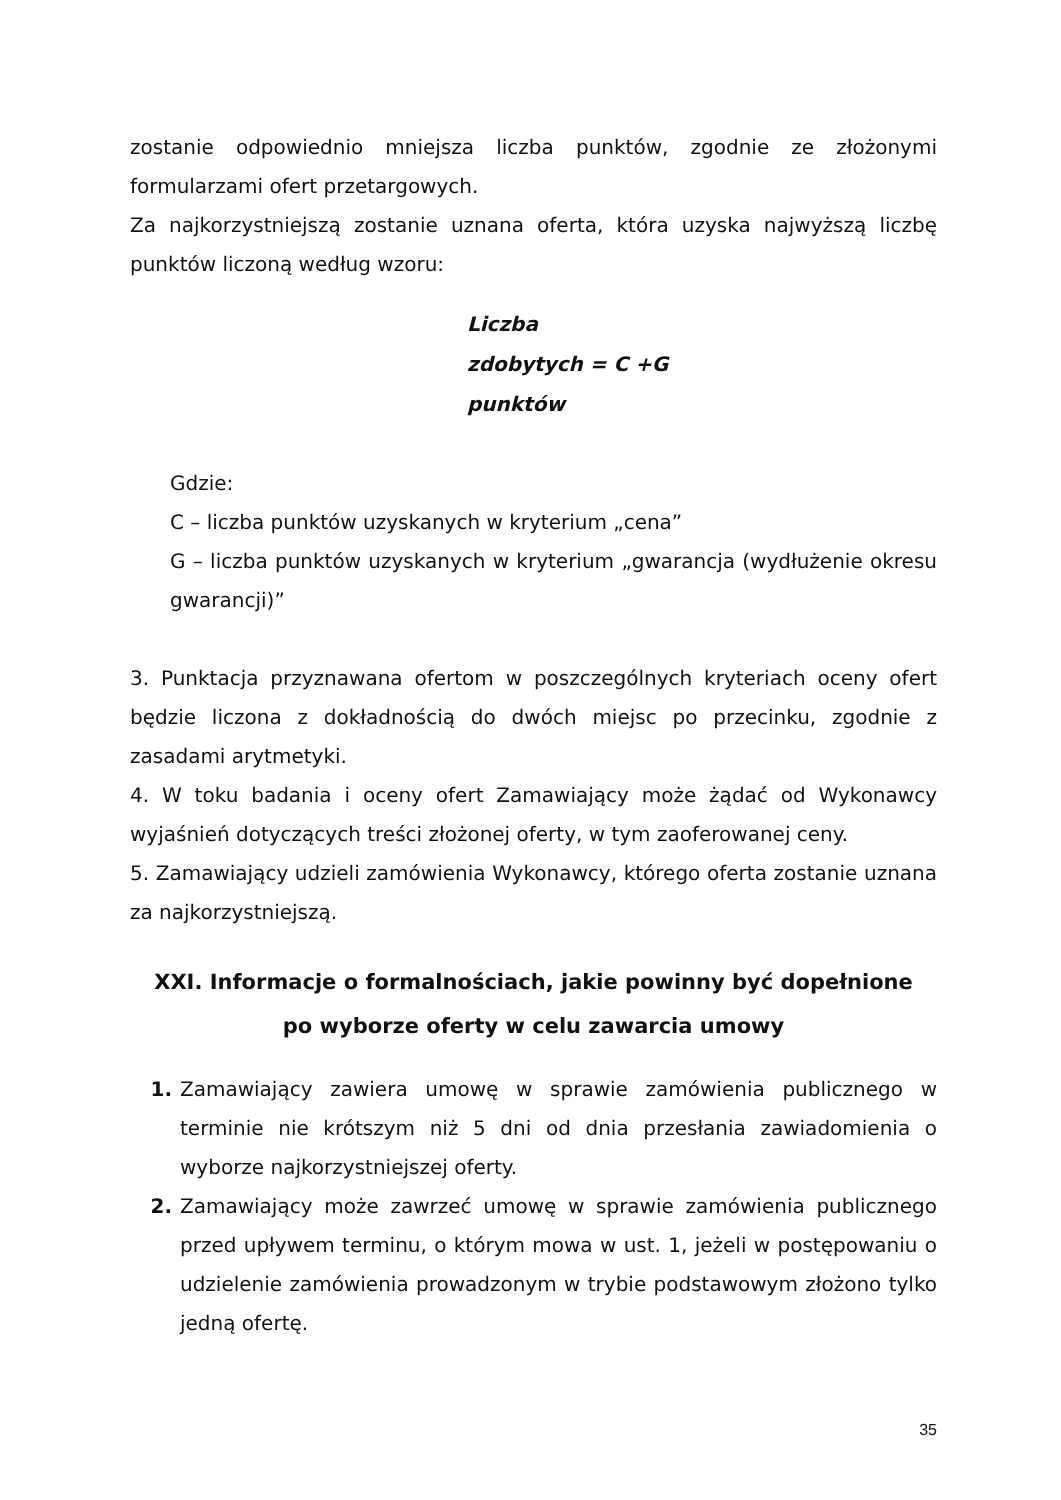zostanie odpowiednio mniejsza liczba punktów, zgodnie ze złożonymi formularzami ofert przetargowych.
Za najkorzystniejszą zostanie uznana oferta, która uzyska najwyższą liczbę punktów liczoną według wzoru:
Liczba
zdobytych = C +G
punktów
Gdzie:
C – liczba punktów uzyskanych w kryterium „cena”
G – liczba punktów uzyskanych w kryterium „gwarancja (wydłużenie okresu gwarancji)”
3. Punktacja przyznawana ofertom w poszczególnych kryteriach oceny ofert będzie liczona z dokładnością do dwóch miejsc po przecinku, zgodnie z zasadami arytmetyki.
4. W toku badania i oceny ofert Zamawiający może żądać od Wykonawcy wyjaśnień dotyczących treści złożonej oferty, w tym zaoferowanej ceny.
5. Zamawiający udzieli zamówienia Wykonawcy, którego oferta zostanie uznana za najkorzystniejszą.
XXI. Informacje o formalnościach, jakie powinny być dopełnione
po wyborze oferty w celu zawarcia umowy
1. Zamawiający zawiera umowę w sprawie zamówienia publicznego w terminie nie krótszym niż 5 dni od dnia przesłania zawiadomienia o wyborze najkorzystniejszej oferty.
2. Zamawiający może zawrzeć umowę w sprawie zamówienia publicznego przed upływem terminu, o którym mowa w ust. 1, jeżeli w postępowaniu o udzielenie zamówienia prowadzonym w trybie podstawowym złożono tylko jedną ofertę.
35